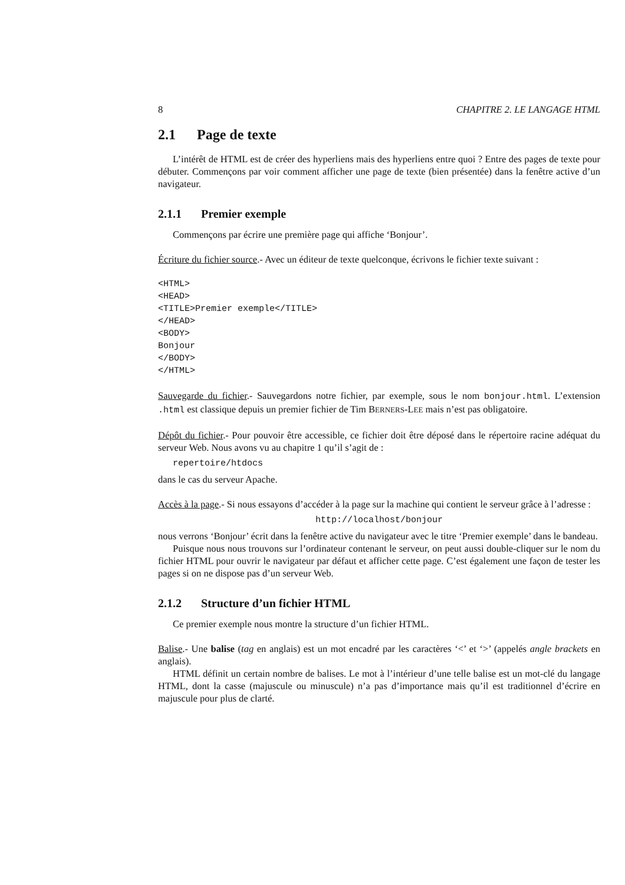8 CHAPITRE 2. LE LANGAGE HTML
2.1 Page de texte
L’intérêt de HTML est de créer des hyperliens mais des hyperliens entre quoi ? Entre des pages de texte pour débuter. Commençons par voir comment afficher une page de texte (bien présentée) dans la fenêtre active d’un navigateur.
2.1.1 Premier exemple
Commençons par écrire une première page qui affiche ‘Bonjour’.
Écriture du fichier source.- Avec un éditeur de texte quelconque, écrivons le fichier texte suivant :
<HTML>
<HEAD>
<TITLE>Premier exemple</TITLE>
</HEAD>
<BODY>
Bonjour
</BODY>
</HTML>
Sauvegarde du fichier.- Sauvegardons notre fichier, par exemple, sous le nom bonjour.html. L’extension .html est classique depuis un premier fichier de Tim BERNERS-LEE mais n’est pas obligatoire.
Dépôt du fichier.- Pour pouvoir être accessible, ce fichier doit être déposé dans le répertoire racine adéquat du serveur Web. Nous avons vu au chapitre 1 qu’il s’agit de :
repertoire/htdocs
dans le cas du serveur Apache.
Accès à la page.- Si nous essayons d’accéder à la page sur la machine qui contient le serveur grâce à l’adresse :
http://localhost/bonjour
nous verrons ‘Bonjour’ écrit dans la fenêtre active du navigateur avec le titre ‘Premier exemple’ dans le bandeau.
Puisque nous nous trouvons sur l’ordinateur contenant le serveur, on peut aussi double-cliquer sur le nom du fichier HTML pour ouvrir le navigateur par défaut et afficher cette page. C’est également une façon de tester les pages si on ne dispose pas d’un serveur Web.
2.1.2 Structure d’un fichier HTML
Ce premier exemple nous montre la structure d’un fichier HTML.
Balise.- Une balise (tag en anglais) est un mot encadré par les caractères ‘<’ et ‘>’ (appelés angle brackets en anglais).
HTML définit un certain nombre de balises. Le mot à l’intérieur d’une telle balise est un mot-clé du langage HTML, dont la casse (majuscule ou minuscule) n’a pas d’importance mais qu’il est traditionnel d’écrire en majuscule pour plus de clarté.